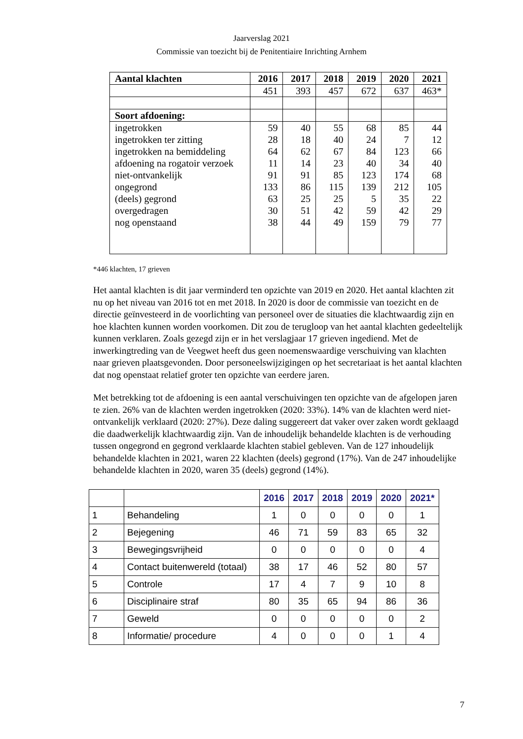Jaarverslag 2021
Commissie van toezicht bij de Penitentiaire Inrichting Arnhem
| Aantal klachten | 2016 | 2017 | 2018 | 2019 | 2020 | 2021 |
| --- | --- | --- | --- | --- | --- | --- |
| | 451 | 393 | 457 | 672 | 637 | 463* |
| Soort afdoening: | | | | | | |
| ingetrokken | 59 | 40 | 55 | 68 | 85 | 44 |
| ingetrokken ter zitting | 28 | 18 | 40 | 24 | 7 | 12 |
| ingetrokken na bemiddeling | 64 | 62 | 67 | 84 | 123 | 66 |
| afdoening na rogatoir verzoek | 11 | 14 | 23 | 40 | 34 | 40 |
| niet-ontvankelijk | 91 | 91 | 85 | 123 | 174 | 68 |
| ongegrond | 133 | 86 | 115 | 139 | 212 | 105 |
| (deels) gegrond | 63 | 25 | 25 | 5 | 35 | 22 |
| overgedragen | 30 | 51 | 42 | 59 | 42 | 29 |
| nog openstaand | 38 | 44 | 49 | 159 | 79 | 77 |
*446 klachten, 17 grieven
Het aantal klachten is dit jaar verminderd ten opzichte van 2019 en 2020. Het aantal klachten zit nu op het niveau van 2016 tot en met 2018. In 2020 is door de commissie van toezicht en de directie geïnvesteerd in de voorlichting van personeel over de situaties die klachtwaardig zijn en hoe klachten kunnen worden voorkomen. Dit zou de terugloop van het aantal klachten gedeeltelijk kunnen verklaren. Zoals gezegd zijn er in het verslagjaar 17 grieven ingediend. Met de inwerkingtreding van de Veegwet heeft dus geen noemenswaardige verschuiving van klachten naar grieven plaatsgevonden. Door personeelswijzigingen op het secretariaat is het aantal klachten dat nog openstaat relatief groter ten opzichte van eerdere jaren.
Met betrekking tot de afdoening is een aantal verschuivingen ten opzichte van de afgelopen jaren te zien. 26% van de klachten werden ingetrokken (2020: 33%). 14% van de klachten werd niet-ontvankelijk verklaard (2020: 27%). Deze daling suggereert dat vaker over zaken wordt geklaagd die daadwerkelijk klachtwaardig zijn. Van de inhoudelijk behandelde klachten is de verhouding tussen ongegrond en gegrond verklaarde klachten stabiel gebleven. Van de 127 inhoudelijk behandelde klachten in 2021, waren 22 klachten (deels) gegrond (17%). Van de 247 inhoudelijke behandelde klachten in 2020, waren 35 (deels) gegrond (14%).
| | | 2016 | 2017 | 2018 | 2019 | 2020 | 2021* |
| --- | --- | --- | --- | --- | --- | --- | --- |
| 1 | Behandeling | 1 | 0 | 0 | 0 | 0 | 1 |
| 2 | Bejegening | 46 | 71 | 59 | 83 | 65 | 32 |
| 3 | Bewegingsvrijheid | 0 | 0 | 0 | 0 | 0 | 4 |
| 4 | Contact buitenwereld (totaal) | 38 | 17 | 46 | 52 | 80 | 57 |
| 5 | Controle | 17 | 4 | 7 | 9 | 10 | 8 |
| 6 | Disciplinaire straf | 80 | 35 | 65 | 94 | 86 | 36 |
| 7 | Geweld | 0 | 0 | 0 | 0 | 0 | 2 |
| 8 | Informatie/ procedure | 4 | 0 | 0 | 0 | 1 | 4 |
7